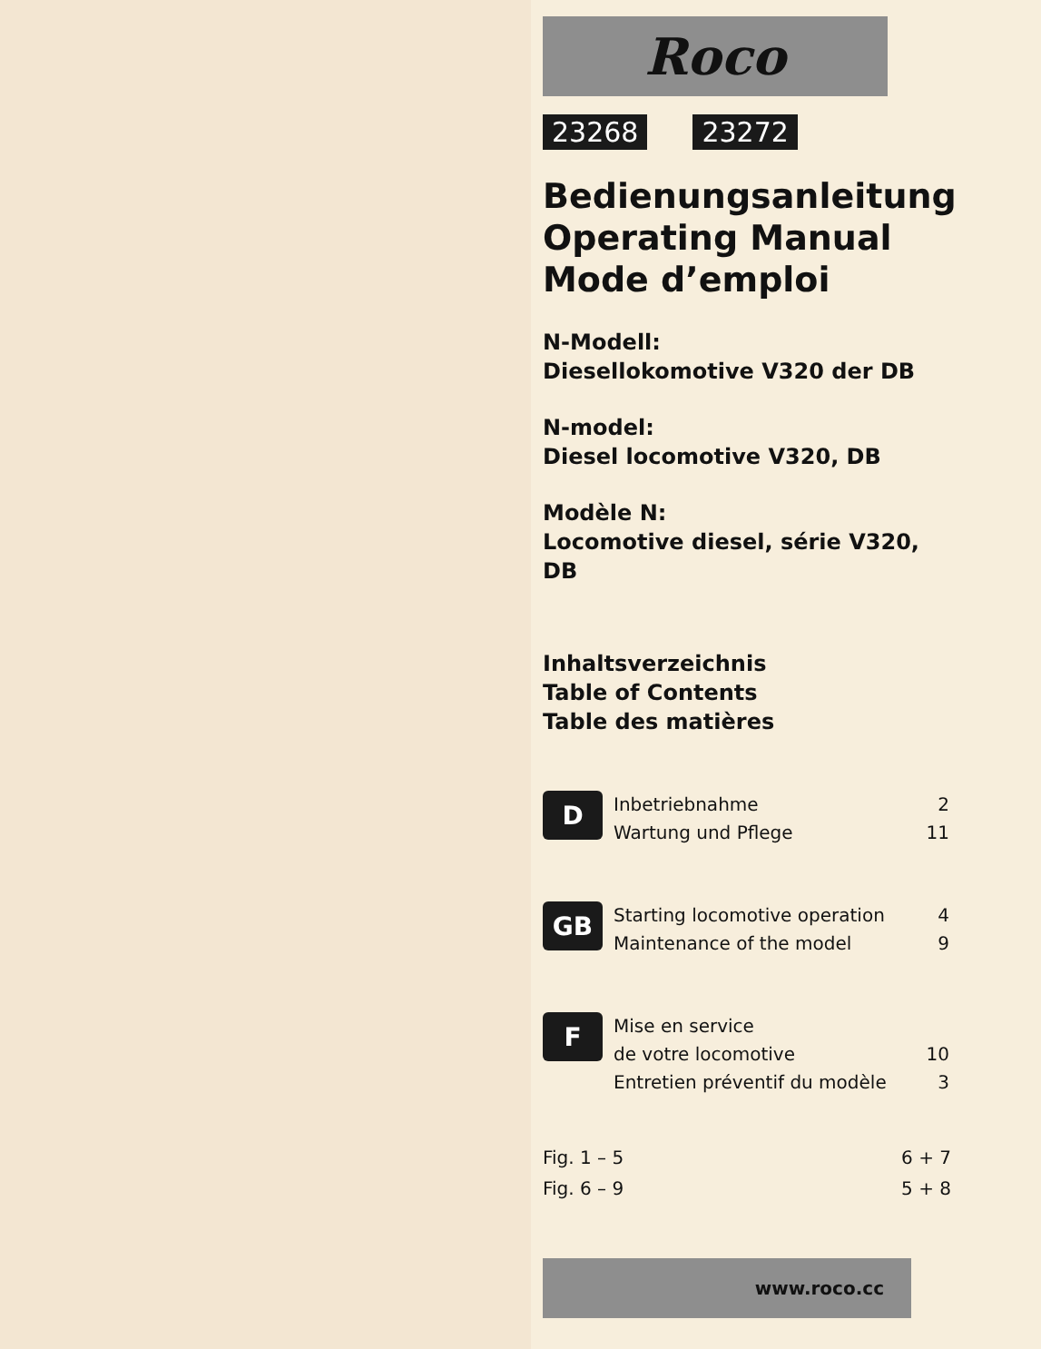Roco
23268 23272
Bedienungsanleitung
Operating Manual
Mode d’emploi
N-Modell:
Diesellokomotive V320 der DB
N-model:
Diesel locomotive V320, DB
Modèle N:
Locomotive diesel, série V320, DB
Inhaltsverzeichnis
Table of Contents
Table des matières
D
Inbetriebnahme 2
Wartung und Pflege 11
GB
Starting locomotive operation 4
Maintenance of the model 9
F
Mise en service
de votre locomotive 10
Entretien préventif du modèle 3
Fig. 1 – 5 6 + 7
Fig. 6 – 9 5 + 8
www.roco.cc